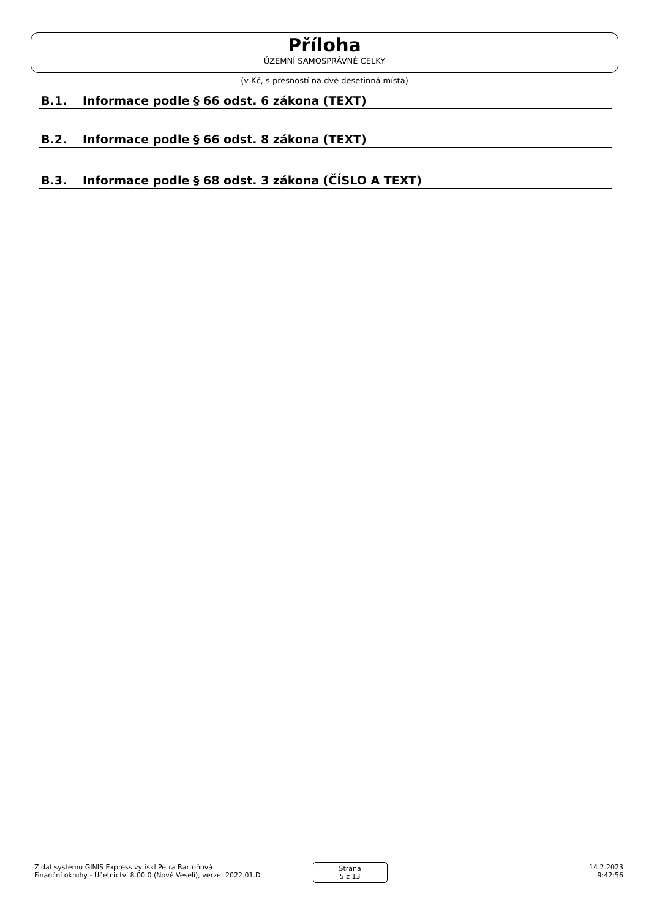Příloha
ÚZEMNÍ SAMOSPRÁVNÉ CELKY
(v Kč, s přesností na dvě desetinná místa)
B.1. Informace podle § 66 odst. 6 zákona (TEXT)
B.2. Informace podle § 66 odst. 8 zákona (TEXT)
B.3. Informace podle § 68 odst. 3 zákona (ČÍSLO A TEXT)
Z dat systému GINIS Express vytiskl Petra Bartoňová
Finanční okruhy - Účetnictví 8.00.0 (Nové Veselí), verze: 2022.01.D
Strana
5 z 13
14.2.2023
9:42:56